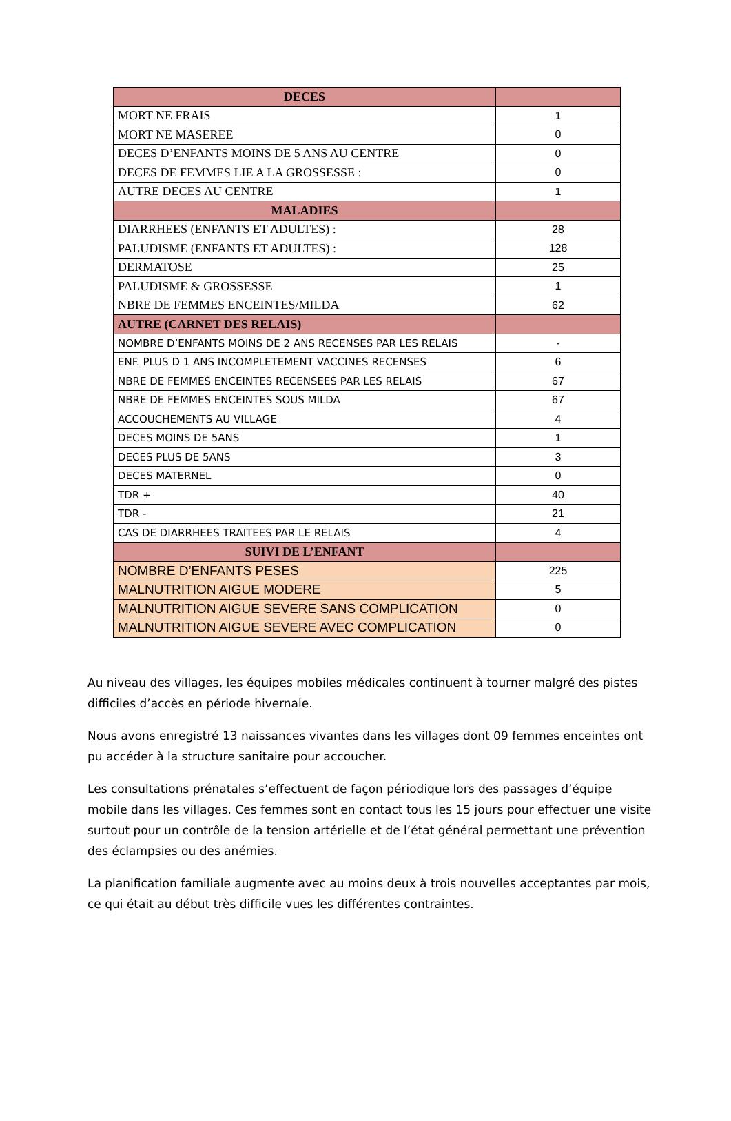| DECES | |
| MORT NE FRAIS | 1 |
| MORT NE MASEREE | 0 |
| DECES D’ENFANTS MOINS DE 5 ANS AU CENTRE | 0 |
| DECES DE FEMMES LIE A LA GROSSESSE : | 0 |
| AUTRE DECES AU CENTRE | 1 |
| MALADIES | |
| DIARRHEES (ENFANTS ET ADULTES) : | 28 |
| PALUDISME (ENFANTS ET ADULTES) : | 128 |
| DERMATOSE | 25 |
| PALUDISME & GROSSESSE | 1 |
| NBRE DE FEMMES ENCEINTES/MILDA | 62 |
| AUTRE (CARNET DES RELAIS) | |
| NOMBRE D’ENFANTS MOINS DE 2 ANS RECENSES PAR LES RELAIS | - |
| ENF. PLUS D 1 ANS INCOMPLETEMENT VACCINES RECENSES | 6 |
| NBRE DE FEMMES ENCEINTES RECENSEES PAR LES RELAIS | 67 |
| NBRE DE FEMMES ENCEINTES SOUS MILDA | 67 |
| ACCOUCHEMENTS AU VILLAGE | 4 |
| DECES MOINS DE 5ANS | 1 |
| DECES PLUS DE 5ANS | 3 |
| DECES MATERNEL | 0 |
| TDR + | 40 |
| TDR - | 21 |
| CAS DE DIARRHEES TRAITEES PAR LE RELAIS | 4 |
| SUIVI DE L’ENFANT | |
| NOMBRE D’ENFANTS PESES | 225 |
| MALNUTRITION AIGUE MODERE | 5 |
| MALNUTRITION AIGUE SEVERE SANS COMPLICATION | 0 |
| MALNUTRITION AIGUE SEVERE AVEC COMPLICATION | 0 |
Au niveau des villages, les équipes mobiles médicales continuent à tourner malgré des pistes difficiles d’accès en période hivernale.
Nous avons enregistré 13 naissances vivantes dans les villages dont 09 femmes enceintes ont pu accéder à la structure sanitaire pour accoucher.
Les consultations prénatales s’effectuent de façon périodique lors des passages d’équipe mobile dans les villages. Ces femmes sont en contact tous les 15 jours pour effectuer une visite surtout pour un contrôle de la tension artérielle et de l’état général permettant une prévention des éclampsies ou des anémies.
La planification familiale augmente avec au moins deux à trois nouvelles acceptantes par mois, ce qui était au début très difficile vues les différentes contraintes.